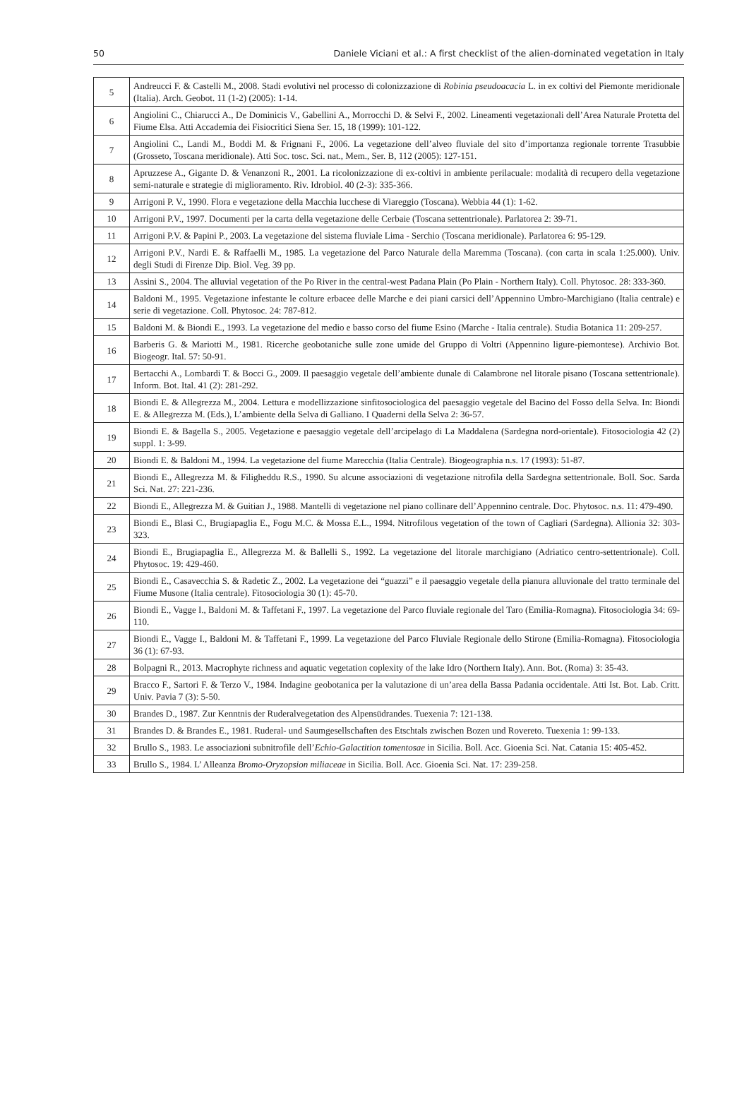50 Daniele Viciani et al.: A first checklist of the alien-dominated vegetation in Italy
| 5 | Andreucci F. & Castelli M., 2008. Stadi evolutivi nel processo di colonizzazione di Robinia pseudoacacia L. in ex coltivi del Piemonte meridionale (Italia). Arch. Geobot. 11 (1-2) (2005): 1-14. |
| 6 | Angiolini C., Chiarucci A., De Dominicis V., Gabellini A., Morrocchi D. & Selvi F., 2002. Lineamenti vegetazionali dell’Area Naturale Protetta del Fiume Elsa. Atti Accademia dei Fisiocritici Siena Ser. 15, 18 (1999): 101-122. |
| 7 | Angiolini C., Landi M., Boddi M. & Frignani F., 2006. La vegetazione dell’alveo fluviale del sito d’importanza regionale torrente Trasubbie (Grosseto, Toscana meridionale). Atti Soc. tosc. Sci. nat., Mem., Ser. B, 112 (2005): 127-151. |
| 8 | Apruzzese A., Gigante D. & Venanzoni R., 2001. La ricolonizzazione di ex-coltivi in ambiente perilacuale: modalità di recupero della vegetazione semi-naturale e strategie di miglioramento. Riv. Idrobiol. 40 (2-3): 335-366. |
| 9 | Arrigoni P. V., 1990. Flora e vegetazione della Macchia lucchese di Viareggio (Toscana). Webbia 44 (1): 1-62. |
| 10 | Arrigoni P.V., 1997. Documenti per la carta della vegetazione delle Cerbaie (Toscana settentrionale). Parlatorea 2: 39-71. |
| 11 | Arrigoni P.V. & Papini P., 2003. La vegetazione del sistema fluviale Lima - Serchio (Toscana meridionale). Parlatorea 6: 95-129. |
| 12 | Arrigoni P.V., Nardi E. & Raffaelli M., 1985. La vegetazione del Parco Naturale della Maremma (Toscana). (con carta in scala 1:25.000). Univ. degli Studi di Firenze Dip. Biol. Veg. 39 pp. |
| 13 | Assini S., 2004. The alluvial vegetation of the Po River in the central-west Padana Plain (Po Plain - Northern Italy). Coll. Phytosoc. 28: 333-360. |
| 14 | Baldoni M., 1995. Vegetazione infestante le colture erbacee delle Marche e dei piani carsici dell’Appennino Umbro-Marchigiano (Italia centrale) e serie di vegetazione. Coll. Phytosoc. 24: 787-812. |
| 15 | Baldoni M. & Biondi E., 1993. La vegetazione del medio e basso corso del fiume Esino (Marche - Italia centrale). Studia Botanica 11: 209-257. |
| 16 | Barberis G. & Mariotti M., 1981. Ricerche geobotaniche sulle zone umide del Gruppo di Voltri (Appennino ligure-piemontese). Archivio Bot. Biogeogr. Ital. 57: 50-91. |
| 17 | Bertacchi A., Lombardi T. & Bocci G., 2009. Il paesaggio vegetale dell’ambiente dunale di Calambrone nel litorale pisano (Toscana settentrionale). Inform. Bot. Ital. 41 (2): 281-292. |
| 18 | Biondi E. & Allegrezza M., 2004. Lettura e modellizzazione sinfitosociologica del paesaggio vegetale del Bacino del Fosso della Selva. In: Biondi E. & Allegrezza M. (Eds.), L’ambiente della Selva di Galliano. I Quaderni della Selva 2: 36-57. |
| 19 | Biondi E. & Bagella S., 2005. Vegetazione e paesaggio vegetale dell’arcipelago di La Maddalena (Sardegna nord-orientale). Fitosociologia 42 (2) suppl. 1: 3-99. |
| 20 | Biondi E. & Baldoni M., 1994. La vegetazione del fiume Marecchia (Italia Centrale). Biogeographia n.s. 17 (1993): 51-87. |
| 21 | Biondi E., Allegrezza M. & Filigheddu R.S., 1990. Su alcune associazioni di vegetazione nitrofila della Sardegna settentrionale. Boll. Soc. Sarda Sci. Nat. 27: 221-236. |
| 22 | Biondi E., Allegrezza M. & Guitian J., 1988. Mantelli di vegetazione nel piano collinare dell’Appennino centrale. Doc. Phytosoc. n.s. 11: 479-490. |
| 23 | Biondi E., Blasi C., Brugiapaglia E., Fogu M.C. & Mossa E.L., 1994. Nitrofilous vegetation of the town of Cagliari (Sardegna). Allionia 32: 303-323. |
| 24 | Biondi E., Brugiapaglia E., Allegrezza M. & Ballelli S., 1992. La vegetazione del litorale marchigiano (Adriatico centro-settentrionale). Coll. Phytosoc. 19: 429-460. |
| 25 | Biondi E., Casavecchia S. & Radetic Z., 2002. La vegetazione dei “guazzi” e il paesaggio vegetale della pianura alluvionale del tratto terminale del Fiume Musone (Italia centrale). Fitosociologia 30 (1): 45-70. |
| 26 | Biondi E., Vagge I., Baldoni M. & Taffetani F., 1997. La vegetazione del Parco fluviale regionale del Taro (Emilia-Romagna). Fitosociologia 34: 69-110. |
| 27 | Biondi E., Vagge I., Baldoni M. & Taffetani F., 1999. La vegetazione del Parco Fluviale Regionale dello Stirone (Emilia-Romagna). Fitosociologia 36 (1): 67-93. |
| 28 | Bolpagni R., 2013. Macrophyte richness and aquatic vegetation coplexity of the lake Idro (Northern Italy). Ann. Bot. (Roma) 3: 35-43. |
| 29 | Bracco F., Sartori F. & Terzo V., 1984. Indagine geobotanica per la valutazione di un’area della Bassa Padania occidentale. Atti Ist. Bot. Lab. Critt. Univ. Pavia 7 (3): 5-50. |
| 30 | Brandes D., 1987. Zur Kenntnis der Ruderalvegetation des Alpensüdrandes. Tuexenia 7: 121-138. |
| 31 | Brandes D. & Brandes E., 1981. Ruderal- und Saumgesellschaften des Etschtals zwischen Bozen und Rovereto. Tuexenia 1: 99-133. |
| 32 | Brullo S., 1983. Le associazioni subnitrofile dell’ Echio-Galactition tomentosae in Sicilia. Boll. Acc. Gioenia Sci. Nat. Catania 15: 405-452. |
| 33 | Brullo S., 1984. L’ Alleanza Bromo-Oryzopsion miliaceae in Sicilia. Boll. Acc. Gioenia Sci. Nat. 17: 239-258. |